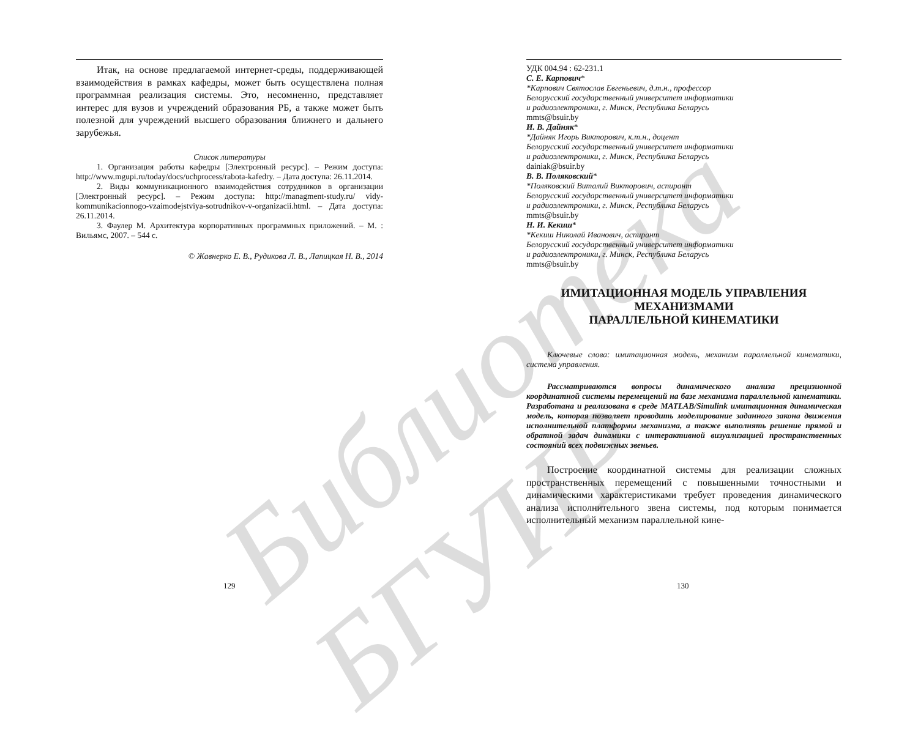Библиотека БГУИР
Итак, на основе предлагаемой интернет-среды, поддерживающей взаимодействия в рамках кафедры, может быть осуществлена полная программная реализация системы. Это, несомненно, представляет интерес для вузов и учреждений образования РБ, а также может быть полезной для учреждений высшего образования ближнего и дальнего зарубежья.
Список литературы
1. Организация работы кафедры [Электронный ресурс]. – Режим доступа: http://www.mgupi.ru/today/docs/uchprocess/rabota-kafedry. – Дата доступа: 26.11.2014.
2. Виды коммуникационного взаимодействия сотрудников в организации [Электронный ресурс]. – Режим доступа: http://managment-study.ru/ vidy-kommunikacionnogo-vzaimodejstviya-sotrudnikov-v-organizacii.html. – Дата доступа: 26.11.2014.
3. Фаулер М. Архитектура корпоративных программных приложений. – М. : Вильямс, 2007. – 544 с.
© Жавнерко Е. В., Рудикова Л. В., Лапицкая Н. В., 2014
129
УДК 004.94 : 62-231.1
С. Е. Карпович*
*Карпович Святослав Евгеньевич, д.т.н., профессор
Белорусский государственный университет информатики
и радиоэлектроники, г. Минск, Республика Беларусь
mmts@bsuir.by
И. В. Дайняк*
*Дайняк Игорь Викторович, к.т.н., доцент
Белорусский государственный университет информатики
и радиоэлектроники, г. Минск, Республика Беларусь
dainiak@bsuir.by
В. В. Поляковский*
*Поляковский Виталий Викторович, аспирант
Белорусский государственный университет информатики
и радиоэлектроники, г. Минск, Республика Беларусь
mmts@bsuir.by
Н. И. Кекиш*
*Кекиш Николай Иванович, аспирант
Белорусский государственный университет информатики
и радиоэлектроники, г. Минск, Республика Беларусь
mmts@bsuir.by
ИМИТАЦИОННАЯ МОДЕЛЬ УПРАВЛЕНИЯ
МЕХАНИЗМАМИ
ПАРАЛЛЕЛЬНОЙ КИНЕМАТИКИ
Ключевые слова: имитационная модель, механизм параллельной кинематики, система управления.
Рассматриваются вопросы динамического анализа прецизионной координатной системы перемещений на базе механизма параллельной кинематики. Разработана и реализована в среде MATLAB/Simulink имитационная динамическая модель, которая позволяет проводить моделирование заданного закона движения исполнительной платформы механизма, а также выполнять решение прямой и обратной задач динамики с интерактивной визуализацией пространственных состояний всех подвижных звеньев.
Построение координатной системы для реализации сложных пространственных перемещений с повышенными точностными и динамическими характеристиками требует проведения динамического анализа исполнительного звена системы, под которым понимается исполнительный механизм параллельной кине-
130